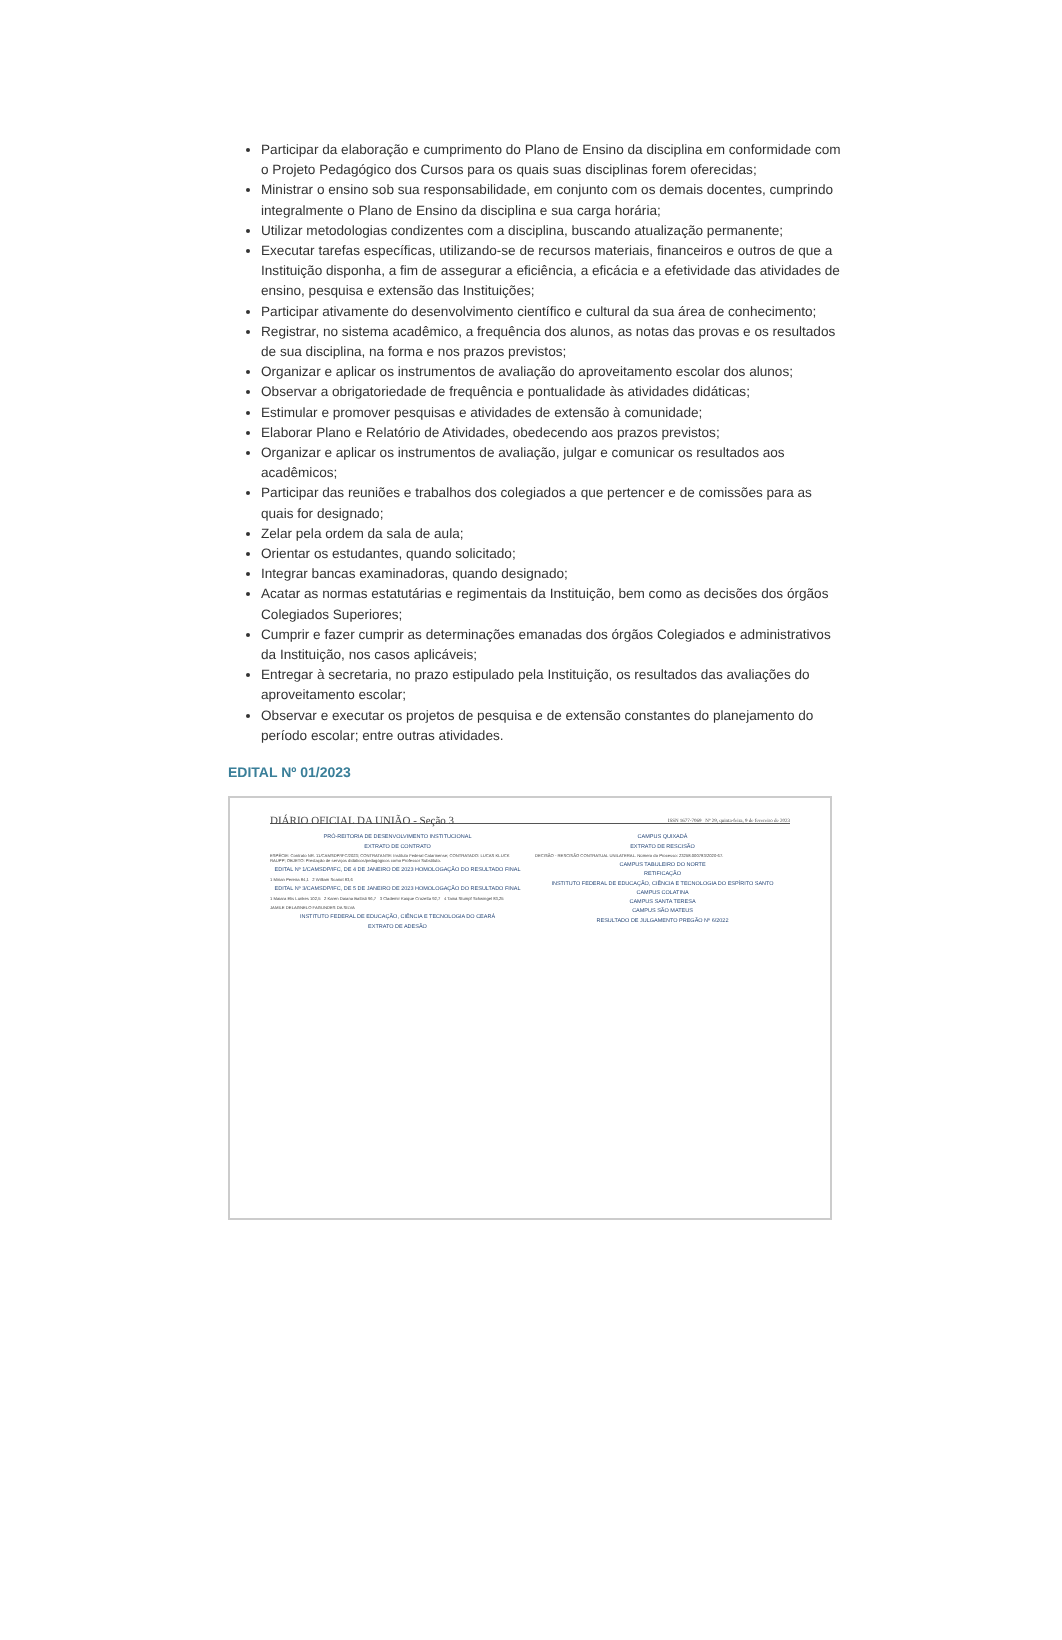Participar da elaboração e cumprimento do Plano de Ensino da disciplina em conformidade com o Projeto Pedagógico dos Cursos para os quais suas disciplinas forem oferecidas;
Ministrar o ensino sob sua responsabilidade, em conjunto com os demais docentes, cumprindo integralmente o Plano de Ensino da disciplina e sua carga horária;
Utilizar metodologias condizentes com a disciplina, buscando atualização permanente;
Executar tarefas específicas, utilizando-se de recursos materiais, financeiros e outros de que a Instituição disponha, a fim de assegurar a eficiência, a eficácia e a efetividade das atividades de ensino, pesquisa e extensão das Instituições;
Participar ativamente do desenvolvimento científico e cultural da sua área de conhecimento;
Registrar, no sistema acadêmico, a frequência dos alunos, as notas das provas e os resultados de sua disciplina, na forma e nos prazos previstos;
Organizar e aplicar os instrumentos de avaliação do aproveitamento escolar dos alunos;
Observar a obrigatoriedade de frequência e pontualidade às atividades didáticas;
Estimular e promover pesquisas e atividades de extensão à comunidade;
Elaborar Plano e Relatório de Atividades, obedecendo aos prazos previstos;
Organizar e aplicar os instrumentos de avaliação, julgar e comunicar os resultados aos acadêmicos;
Participar das reuniões e trabalhos dos colegiados a que pertencer e de comissões para as quais for designado;
Zelar pela ordem da sala de aula;
Orientar os estudantes, quando solicitado;
Integrar bancas examinadoras, quando designado;
Acatar as normas estatutárias e regimentais da Instituição, bem como as decisões dos órgãos Colegiados Superiores;
Cumprir e fazer cumprir as determinações emanadas dos órgãos Colegiados e administrativos da Instituição, nos casos aplicáveis;
Entregar à secretaria, no prazo estipulado pela Instituição, os resultados das avaliações do aproveitamento escolar;
Observar e executar os projetos de pesquisa e de extensão constantes do planejamento do período escolar; entre outras atividades.
EDITAL Nº 01/2023
DIÁRIO OFICIAL DA UNIÃO - Seção 3 ISSN 1677-7069 Nº 29, quinta-feira, 9 de fevereiro de 2023
PRÓ-REITORIA DE DESENVOLVIMENTO INSTITUCIONAL
EXTRATO DE CONTRATO
ESPÉCIE: Contrato NR. 11/CAMSDP/IFC/2023; CONTRATANTE: Instituto Federal Catarinense; CONTRATADO: LUCAS KLUCK RAUPP; OBJETO: Prestação de serviços didáticos/pedagógicos como Professor Substituto.
EDITAL Nº 1/CAMSDP/IFC, DE 4 DE JANEIRO DE 2023 HOMOLOGAÇÃO DO RESULTADO FINAL
1 Mirian Pereira 84,1 2 William Scariot 83,6
EDITAL Nº 3/CAMSDP/IFC, DE 5 DE JANEIRO DE 2023 HOMOLOGAÇÃO DO RESULTADO FINAL
1 Maiara Elis Lunkes 102,5 2 Karen Daiana Battisti 96,7 3 Clademir Kaique Crozetta 92,7 4 Tainá Stumpf Schwingel 83,25
JAMILE DELAGNELO FAGUNDES DA SILVA
INSTITUTO FEDERAL DE EDUCAÇÃO, CIÊNCIA E TECNOLOGIA DO CEARÁ
EXTRATO DE ADESÃO
CAMPUS QUIXADÁ
EXTRATO DE RESCISÃO
DECISÃO - RESCISÃO CONTRATUAL UNILATERAL. Número do Processo: 23258.000783/2020-67.
CAMPUS TABULEIRO DO NORTE
RETIFICAÇÃO
INSTITUTO FEDERAL DE EDUCAÇÃO, CIÊNCIA E TECNOLOGIA DO ESPÍRITO SANTO
CAMPUS COLATINA
CAMPUS SANTA TERESA
CAMPUS SÃO MATEUS
RESULTADO DE JULGAMENTO PREGÃO Nº 6/2022